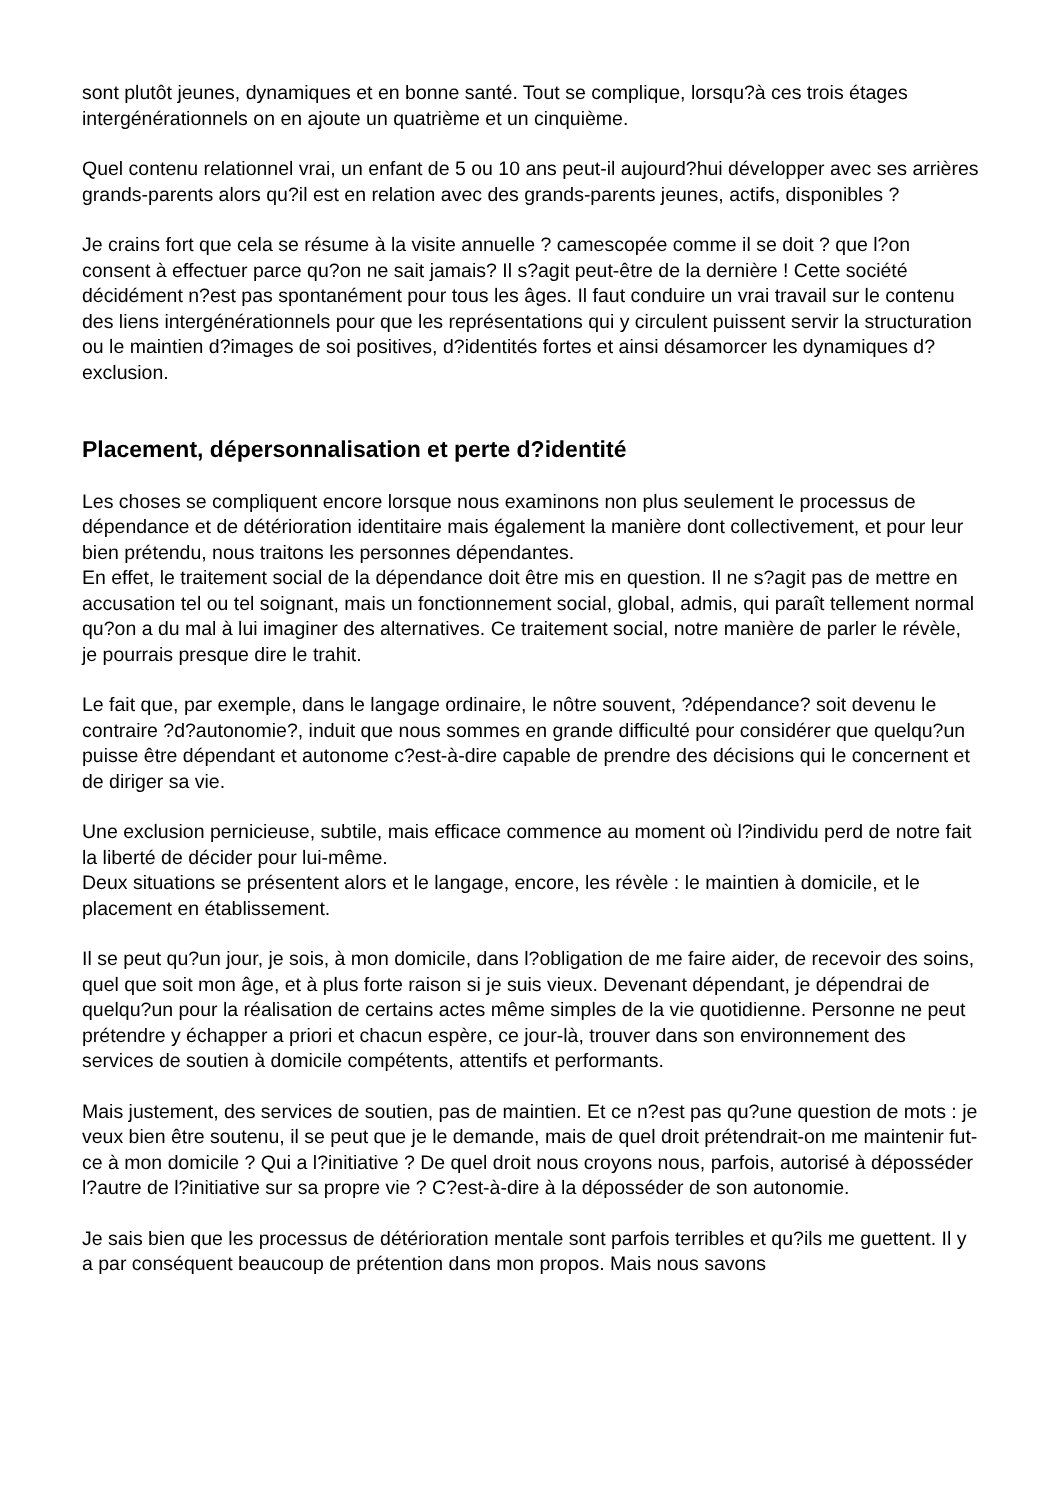sont plutôt jeunes, dynamiques et en bonne santé. Tout se complique, lorsqu?à ces trois étages intergénérationnels on en ajoute un quatrième et un cinquième.
Quel contenu relationnel vrai, un enfant de 5 ou 10 ans peut-il aujourd?hui développer avec ses arrières grands-parents alors qu?il est en relation avec des grands-parents jeunes, actifs, disponibles ?
Je crains fort que cela se résume à la visite annuelle ? camescopée comme il se doit ? que l?on consent à effectuer parce qu?on ne sait jamais? Il s?agit peut-être de la dernière ! Cette société décidément n?est pas spontanément pour tous les âges. Il faut conduire un vrai travail sur le contenu des liens intergénérationnels pour que les représentations qui y circulent puissent servir la structuration ou le maintien d?images de soi positives, d?identités fortes et ainsi désamorcer les dynamiques d?exclusion.
Placement, dépersonnalisation et perte d?identité
Les choses se compliquent encore lorsque nous examinons non plus seulement le processus de dépendance et de détérioration identitaire mais également la manière dont collectivement, et pour leur bien prétendu, nous traitons les personnes dépendantes.
En effet, le traitement social de la dépendance doit être mis en question. Il ne s?agit pas de mettre en accusation tel ou tel soignant, mais un fonctionnement social, global, admis, qui paraît tellement normal qu?on a du mal à lui imaginer des alternatives. Ce traitement social, notre manière de parler le révèle, je pourrais presque dire le trahit.
Le fait que, par exemple, dans le langage ordinaire, le nôtre souvent, ?dépendance? soit devenu le contraire ?d?autonomie?, induit que nous sommes en grande difficulté pour considérer que quelqu?un puisse être dépendant et autonome c?est-à-dire capable de prendre des décisions qui le concernent et de diriger sa vie.
Une exclusion pernicieuse, subtile, mais efficace commence au moment où l?individu perd de notre fait la liberté de décider pour lui-même.
Deux situations se présentent alors et le langage, encore, les révèle : le maintien à domicile, et le placement en établissement.
Il se peut qu?un jour, je sois, à mon domicile, dans l?obligation de me faire aider, de recevoir des soins, quel que soit mon âge, et à plus forte raison si je suis vieux. Devenant dépendant, je dépendrai de quelqu?un pour la réalisation de certains actes même simples de la vie quotidienne. Personne ne peut prétendre y échapper a priori et chacun espère, ce jour-là, trouver dans son environnement des services de soutien à domicile compétents, attentifs et performants.
Mais justement, des services de soutien, pas de maintien. Et ce n?est pas qu?une question de mots : je veux bien être soutenu, il se peut que je le demande, mais de quel droit prétendrait-on me maintenir fut-ce à mon domicile ? Qui a l?initiative ? De quel droit nous croyons nous, parfois, autorisé à déposséder l?autre de l?initiative sur sa propre vie ? C?est-à-dire à la déposséder de son autonomie.
Je sais bien que les processus de détérioration mentale sont parfois terribles et qu?ils me guettent. Il y a par conséquent beaucoup de prétention dans mon propos. Mais nous savons